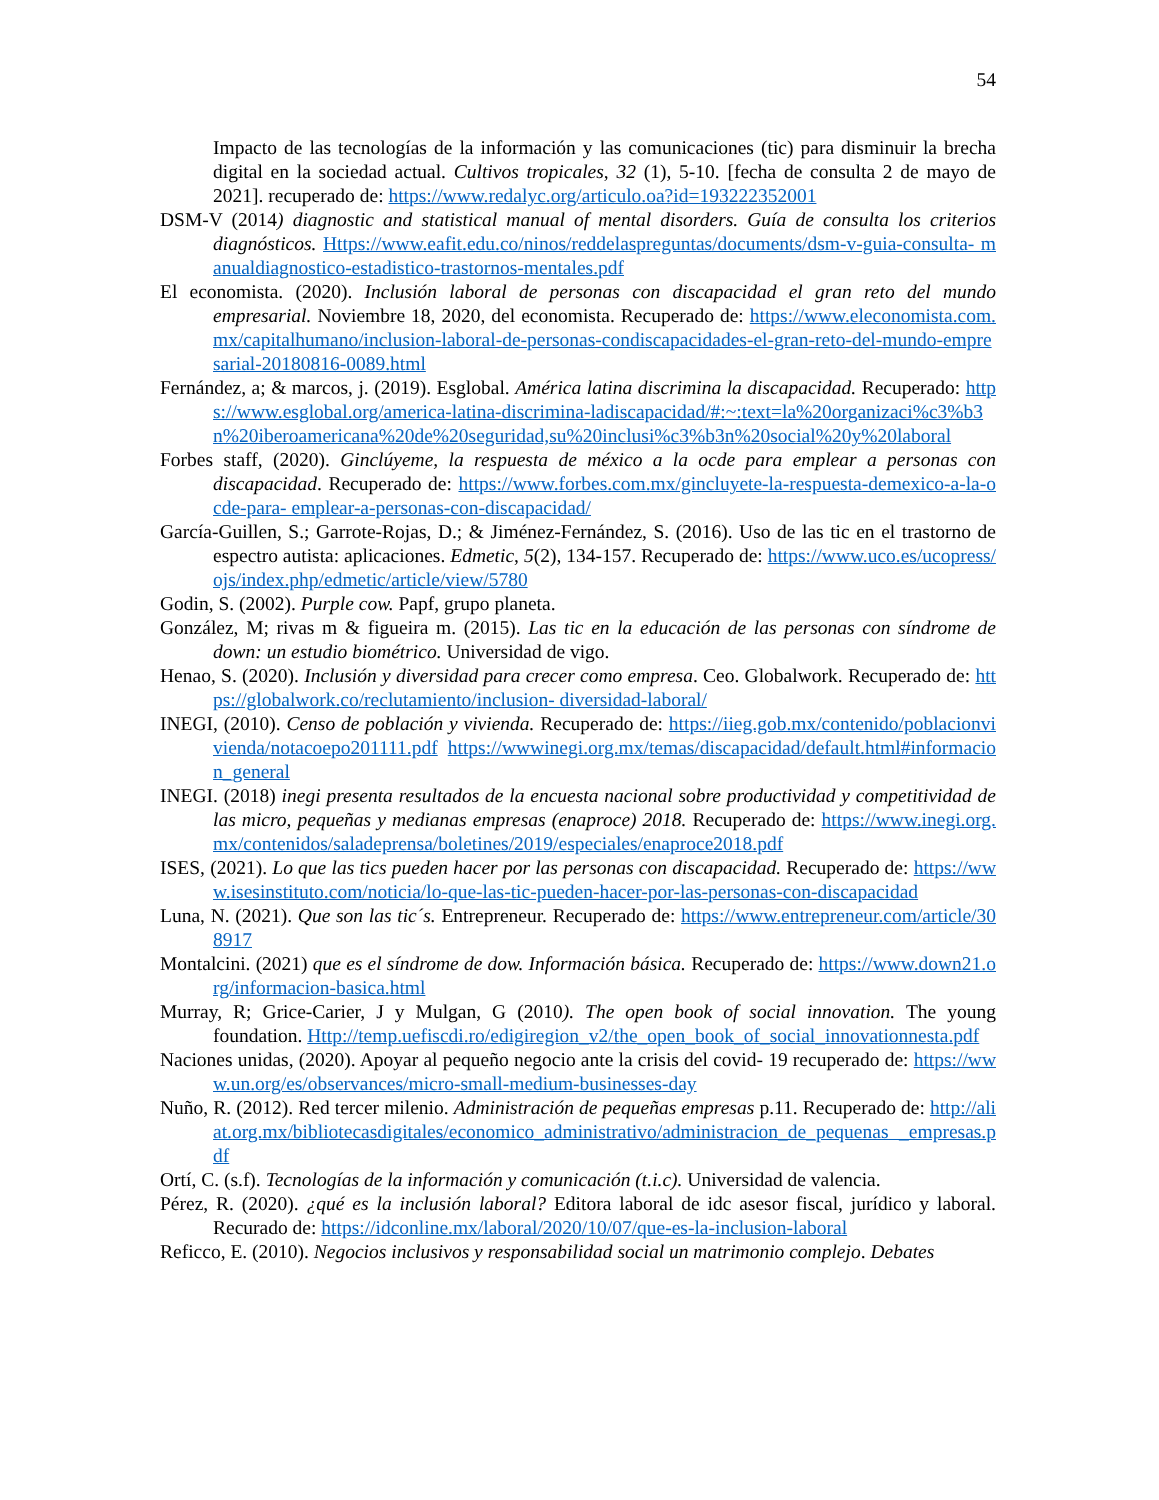54
Impacto de las tecnologías de la información y las comunicaciones (tic) para disminuir la brecha digital en la sociedad actual. Cultivos tropicales, 32 (1), 5-10. [fecha de consulta 2 de mayo de 2021]. recuperado de: https://www.redalyc.org/articulo.oa?id=193222352001
DSM-V (2014) diagnostic and statistical manual of mental disorders. Guía de consulta los criterios diagnósticos. Https://www.eafit.edu.co/ninos/reddelaspreguntas/documents/dsm-v-guia-consulta- manualdiagnostico-estadistico-trastornos-mentales.pdf
El economista. (2020). Inclusión laboral de personas con discapacidad el gran reto del mundo empresarial. Noviembre 18, 2020, del economista. Recuperado de: https://www.eleconomista.com.mx/capitalhumano/inclusion-laboral-de-personas-condiscapacidades-el-gran-reto-del-mundo-empresarial-20180816-0089.html
Fernández, a; & marcos, j. (2019). Esglobal. América latina discrimina la discapacidad. Recuperado: https://www.esglobal.org/america-latina-discrimina-ladiscapacidad/#:~:text=la%20organizaci%c3%b3n%20iberoamericana%20de%20seguridad,su%20inclusi%c3%b3n%20social%20y%20laboral
Forbes staff, (2020). Ginclúyeme, la respuesta de méxico a la ocde para emplear a personas con discapacidad. Recuperado de: https://www.forbes.com.mx/gincluyete-la-respuesta-demexico-a-la-ocde-para- emplear-a-personas-con-discapacidad/
García-Guillen, S.; Garrote-Rojas, D.; & Jiménez-Fernández, S. (2016). Uso de las tic en el trastorno de espectro autista: aplicaciones. Edmetic, 5(2), 134-157. Recuperado de: https://www.uco.es/ucopress/ojs/index.php/edmetic/article/view/5780
Godin, S. (2002). Purple cow. Papf, grupo planeta.
González, M; rivas m & figueira m. (2015). Las tic en la educación de las personas con síndrome de down: un estudio biométrico. Universidad de vigo.
Henao, S. (2020). Inclusión y diversidad para crecer como empresa. Ceo. Globalwork. Recuperado de: https://globalwork.co/reclutamiento/inclusion- diversidad-laboral/
INEGI, (2010). Censo de población y vivienda. Recuperado de: https://iieg.gob.mx/contenido/poblacionvivienda/notacoepo201111.pdf https://wwwinegi.org.mx/temas/discapacidad/default.html#informacion_general
INEGI. (2018) inegi presenta resultados de la encuesta nacional sobre productividad y competitividad de las micro, pequeñas y medianas empresas (enaproce) 2018. Recuperado de: https://www.inegi.org.mx/contenidos/saladeprensa/boletines/2019/especiales/enaproce2018.pdf
ISES, (2021). Lo que las tics pueden hacer por las personas con discapacidad. Recuperado de: https://www.isesinstituto.com/noticia/lo-que-las-tic-pueden-hacer-por-las-personas-con-discapacidad
Luna, N. (2021). Que son las tic´s. Entrepreneur. Recuperado de: https://www.entrepreneur.com/article/308917
Montalcini. (2021) que es el síndrome de dow. Información básica. Recuperado de: https://www.down21.org/informacion-basica.html
Murray, R; Grice-Carier, J y Mulgan, G (2010). The open book of social innovation. The young foundation. Http://temp.uefiscdi.ro/edigiregion_v2/the_open_book_of_social_innovationnesta.pdf
Naciones unidas, (2020). Apoyar al pequeño negocio ante la crisis del covid- 19 recuperado de: https://www.un.org/es/observances/micro-small-medium-businesses-day
Nuño, R. (2012). Red tercer milenio. Administración de pequeñas empresas p.11. Recuperado de: http://aliat.org.mx/bibliotecasdigitales/economico_administrativo/administracion_de_pequenas _empresas.pdf
Ortí, C. (s.f). Tecnologías de la información y comunicación (t.i.c). Universidad de valencia.
Pérez, R. (2020). ¿qué es la inclusión laboral? Editora laboral de idc asesor fiscal, jurídico y laboral. Recurado de: https://idconline.mx/laboral/2020/10/07/que-es-la-inclusion-laboral
Reficco, E. (2010). Negocios inclusivos y responsabilidad social un matrimonio complejo. Debates